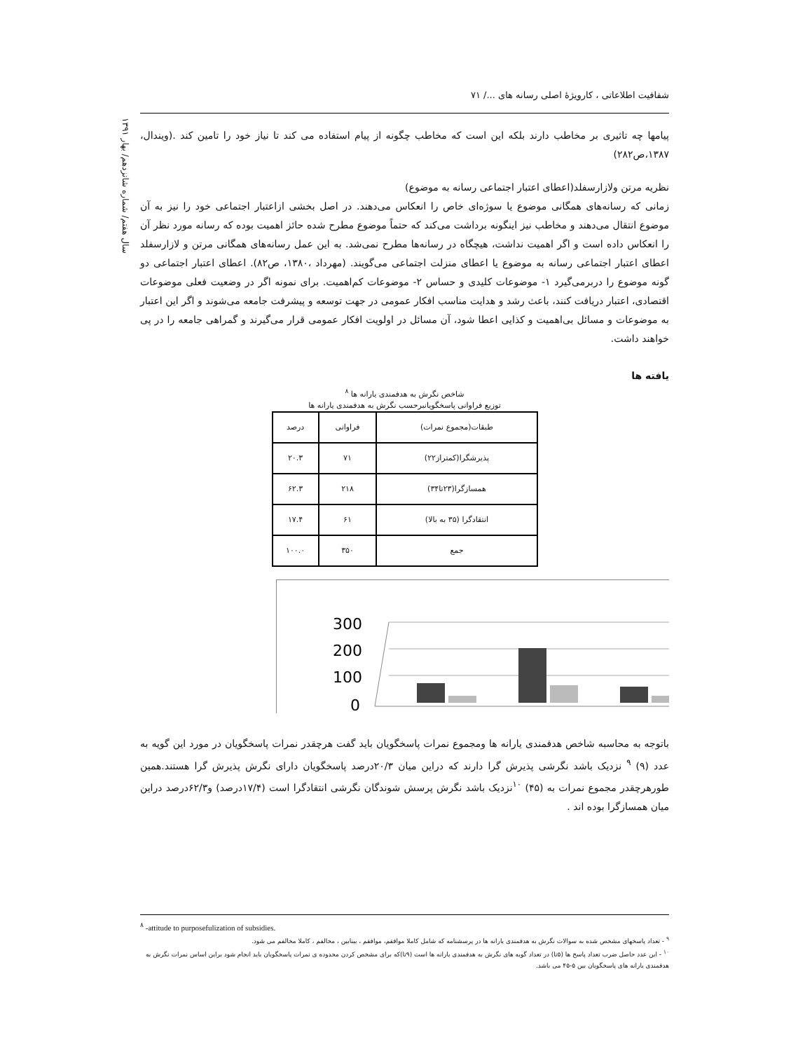شفافیت اطلاعاتی ، کارویژهٔ اصلی رسانه های .../ ۷۱
سال هفتم/ شماره شانزدهم/ بهار ۱۳۹۱
پیامها چه تاثیری بر مخاطب دارند بلکه این است که مخاطب چگونه از پیام استفاده می کند تا نیاز خود را تامین کند .(ویندال، ۱۳۸۷،ص۲۸۲)
نظریه مرتن ولازارسفلد(اعطای اعتبار اجتماعی رسانه به موضوع)
زمانی که رسانه‌های همگانی موضوع یا سوژه‌ای خاص را انعکاس می‌دهند. در اصل بخشی ازاعتبار اجتماعی خود را نیز به آن موضوع انتقال می‌دهند و مخاطب نیز اینگونه برداشت می‌کند که حتماً موضوع مطرح شده حائز اهمیت بوده که رسانه مورد نظر آن را انعکاس داده است و اگر اهمیت نداشت، هیچگاه در رسانه‌ها مطرح نمی‌شد. به این عمل رسانه‌های همگانی مرتن و لازارسفلد اعطای اعتبار اجتماعی رسانه به موضوع یا اعطای منزلت اجتماعی می‌گویند. (مهرداد ،۱۳۸۰، ص۸۲). اعطای اعتبار اجتماعی دو گونه موضوع را دربرمی‌گیرد ۱- موضوعات کلیدی و حساس ۲- موضوعات کم‌اهمیت. برای نمونه اگر در وضعیت فعلی موضوعات اقتصادی، اعتبار دریافت کنند، باعث رشد و هدایت مناسب افکار عمومی در جهت توسعه و پیشرفت جامعه می‌شوند و اگر این اعتبار به موضوعات و مسائل بی‌اهمیت و کذایی اعطا شود، آن مسائل در اولویت افکار عمومی قرار می‌گیرند و گمراهی جامعه را در پی خواهند داشت.
یافته ها
شاخص نگرش به هدفمندی یارانه ها <sup>۸</sup>
توزیع فراوانی پاسخگویانبرحسب نگرش به هدفمندی یارانه ها
| طبقات(مجموع نمرات) | فراوانی | درصد |
| --- | --- | --- |
| پذیرشگرا(کمتراز۲۲) | ۷۱ | ۲۰.۳ |
| همسازگرا(۲۳تا۳۴) | ۲۱۸ | ۶۲.۳ |
| انتقادگرا (۳۵ به بالا) | ۶۱ | ۱۷.۴ |
| جمع | ۳۵۰ | ۱۰۰.۰ |
300
200
100
0
باتوجه به محاسبه شاخص هدفمندی یارانه ها ومجموع نمرات پاسخگویان باید گفت هرچقدر نمرات پاسخگویان در مورد این گویه به عدد (۹) <sup>۹</sup> نزدیک باشد نگرشی پذیرش گرا دارند که دراین میان ۲۰/۳درصد پاسخگویان دارای نگرش پذیرش گرا هستند.همین طورهرچقدر مجموع نمرات به (۴۵) <sup>۱۰</sup>نزدیک باشد نگرش پرسش شوندگان نگرشی انتقادگرا است (۱۷/۴درصد) و۶۲/۳درصد دراین میان همسازگرا بوده اند .
<sup>۸</sup> -attitude to purposefulization of subsidies.
<sup>۹</sup> - تعداد پاسخهای مشخص شده به سوالات نگرش به هدفمندی یارانه ها در پرسشنامه که شامل کاملا موافقم، موافقم ، بینابین ، مخالفم ، کاملا مخالفم می شود.
<sup>۱۰</sup> - این عدد حاصل ضرب تعداد پاسخ ها (۵تا) در تعداد گویه های نگرش به هدفمندی یارانه ها است (۹تا)که برای مشخص کردن محدوده ی نمرات پاسخگویان باید انجام شود براین اساس نمرات نگرش به هدفمندی یارانه های پاسخگویان بین ۵-۴۵ می باشد.